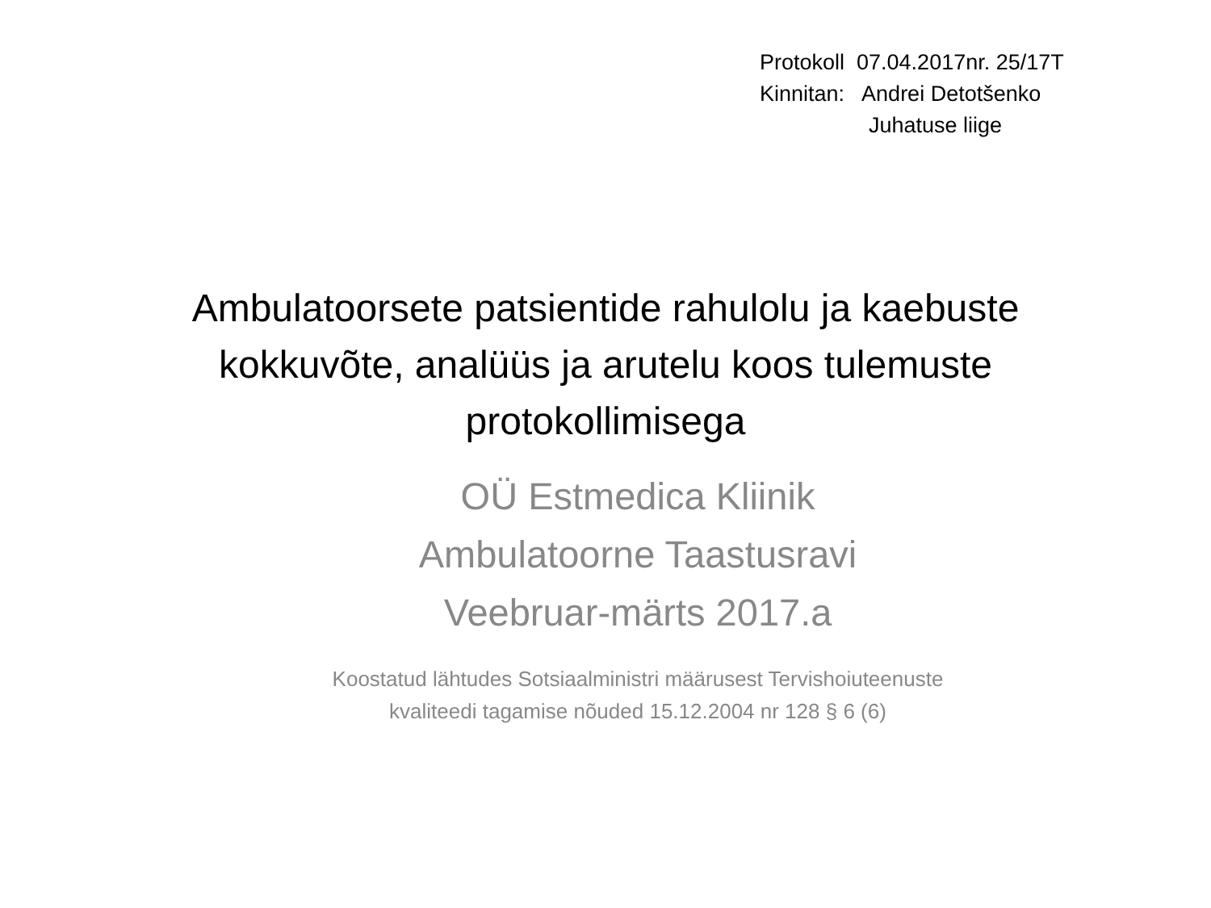Protokoll 07.04.2017nr. 25/17T
Kinnitan: Andrei Detotšenko
Juhatuse liige
Ambulatoorsete patsientide rahulolu ja kaebuste
kokkuvõte, analüüs ja arutelu koos tulemuste
protokollimisega
OÜ Estmedica Kliinik
Ambulatoorne Taastusravi
Veebruar-märts 2017.a
Koostatud lähtudes Sotsiaalministri määrusest Tervishoiuteenuste
kvaliteedi tagamise nõuded 15.12.2004 nr 128 § 6 (6)